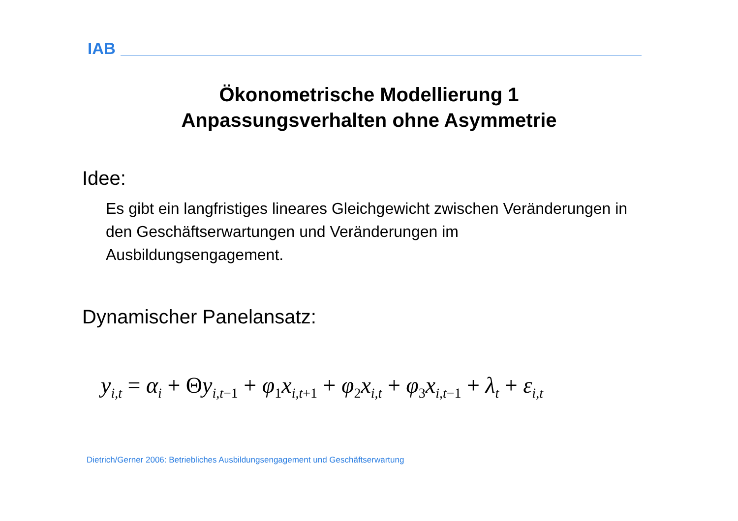IAB
Ökonometrische Modellierung 1
Anpassungsverhalten ohne Asymmetrie
Idee:
Es gibt ein langfristiges lineares Gleichgewicht zwischen Veränderungen in den Geschäftserwartungen und Veränderungen im Ausbildungsengagement.
Dynamischer Panelansatz:
y<sub>i,t</sub> = α<sub>i</sub> + Θy<sub>i,t−1</sub> + φ<sub>1</sub>x<sub>i,t+1</sub> + φ<sub>2</sub>x<sub>i,t</sub> + φ<sub>3</sub>x<sub>i,t−1</sub> + λ<sub>t</sub> + ε<sub>i,t</sub>
Dietrich/Gerner 2006: Betriebliches Ausbildungsengagement und Geschäftserwartung